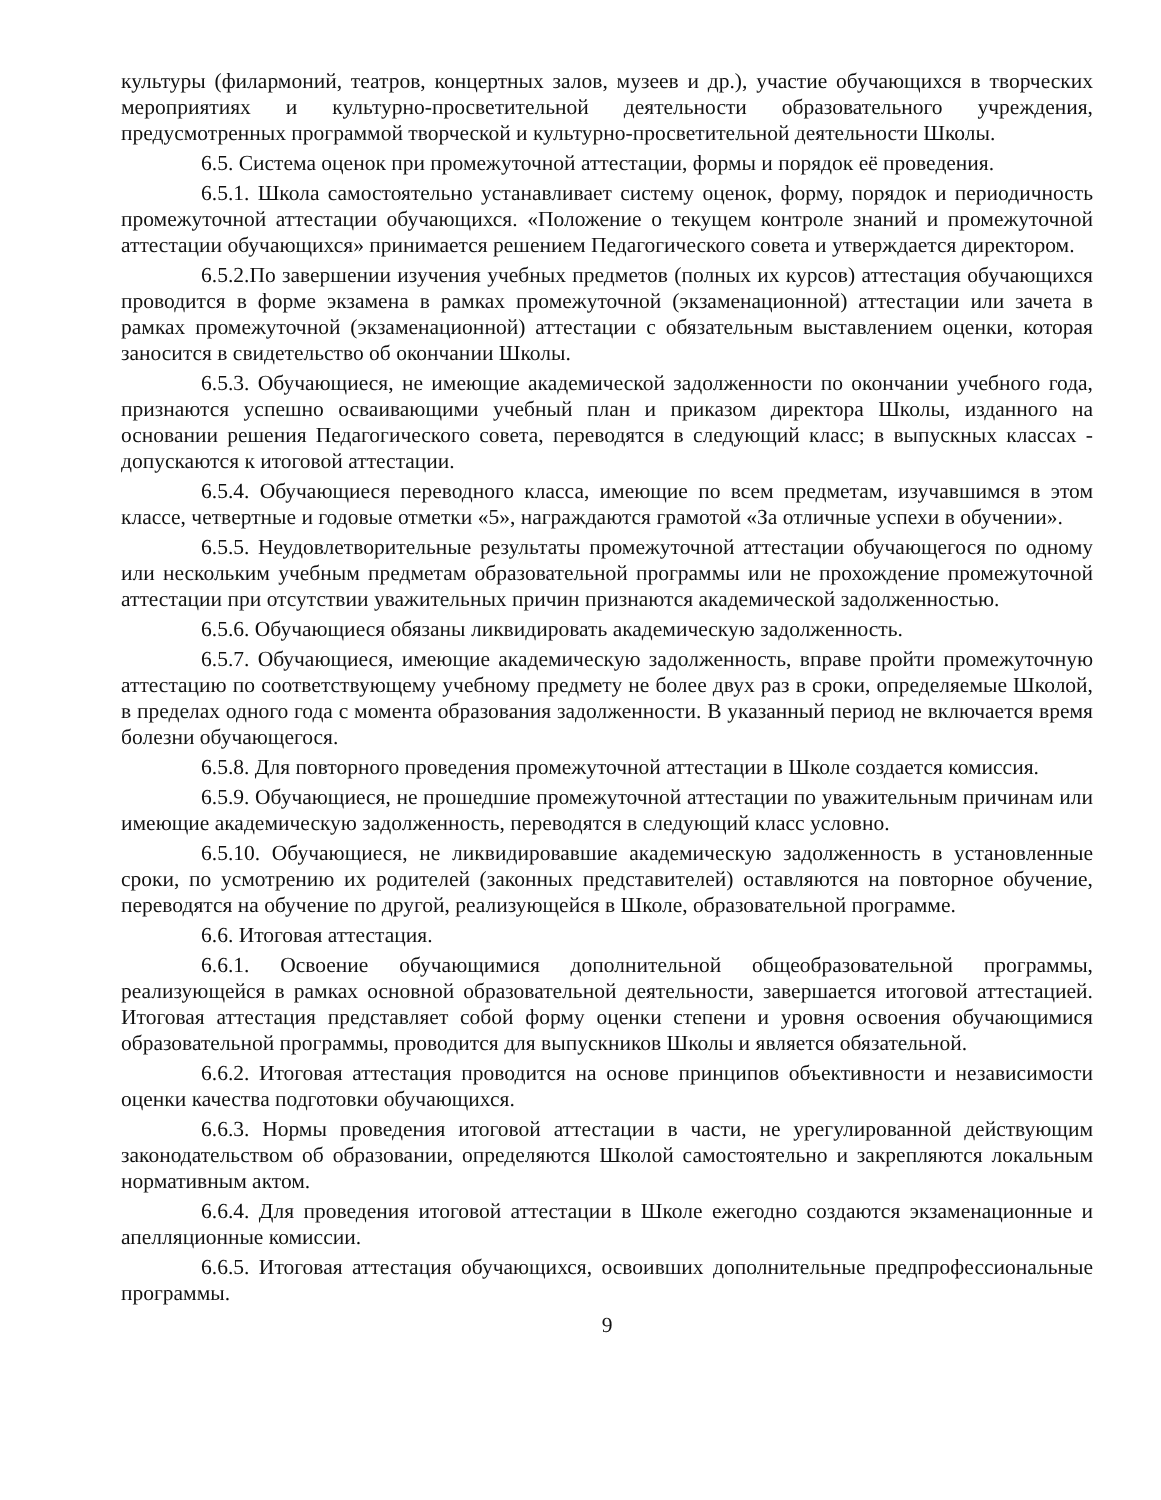культуры (филармоний, театров, концертных залов, музеев и др.), участие обучающихся в творческих мероприятиях и культурно-просветительной деятельности образовательного учреждения, предусмотренных программой творческой и культурно-просветительной деятельности Школы.
6.5. Система оценок при промежуточной аттестации, формы и порядок её проведения.
6.5.1. Школа самостоятельно устанавливает систему оценок, форму, порядок и периодичность промежуточной аттестации обучающихся. «Положение о текущем контроле знаний и промежуточной аттестации обучающихся» принимается решением Педагогического совета и утверждается директором.
6.5.2.По завершении изучения учебных предметов (полных их курсов) аттестация обучающихся проводится в форме экзамена в рамках промежуточной (экзаменационной) аттестации или зачета в рамках промежуточной (экзаменационной) аттестации с обязательным выставлением оценки, которая заносится в свидетельство об окончании Школы.
6.5.3. Обучающиеся, не имеющие академической задолженности по окончании учебного года, признаются успешно осваивающими учебный план и приказом директора Школы, изданного на основании решения Педагогического совета, переводятся в следующий класс; в выпускных классах - допускаются к итоговой аттестации.
6.5.4. Обучающиеся переводного класса, имеющие по всем предметам, изучавшимся в этом классе, четвертные и годовые отметки «5», награждаются грамотой «За отличные успехи в обучении».
6.5.5. Неудовлетворительные результаты промежуточной аттестации обучающегося по одному или нескольким учебным предметам образовательной программы или не прохождение промежуточной аттестации при отсутствии уважительных причин признаются академической задолженностью.
6.5.6. Обучающиеся обязаны ликвидировать академическую задолженность.
6.5.7. Обучающиеся, имеющие академическую задолженность, вправе пройти промежуточную аттестацию по соответствующему учебному предмету не более двух раз в сроки, определяемые Школой, в пределах одного года с момента образования задолженности. В указанный период не включается время болезни обучающегося.
6.5.8. Для повторного проведения промежуточной аттестации в Школе создается комиссия.
6.5.9. Обучающиеся, не прошедшие промежуточной аттестации по уважительным причинам или имеющие академическую задолженность, переводятся в следующий класс условно.
6.5.10. Обучающиеся, не ликвидировавшие академическую задолженность в установленные сроки, по усмотрению их родителей (законных представителей) оставляются на повторное обучение, переводятся на обучение по другой, реализующейся в Школе, образовательной программе.
6.6. Итоговая аттестация.
6.6.1. Освоение обучающимися дополнительной общеобразовательной программы, реализующейся в рамках основной образовательной деятельности, завершается итоговой аттестацией. Итоговая аттестация представляет собой форму оценки степени и уровня освоения обучающимися образовательной программы, проводится для выпускников Школы и является обязательной.
6.6.2. Итоговая аттестация проводится на основе принципов объективности и независимости оценки качества подготовки обучающихся.
6.6.3. Нормы проведения итоговой аттестации в части, не урегулированной действующим законодательством об образовании, определяются Школой самостоятельно и закрепляются локальным нормативным актом.
6.6.4. Для проведения итоговой аттестации в Школе ежегодно создаются экзаменационные и апелляционные комиссии.
6.6.5. Итоговая аттестация обучающихся, освоивших дополнительные предпрофессиональные программы.
9